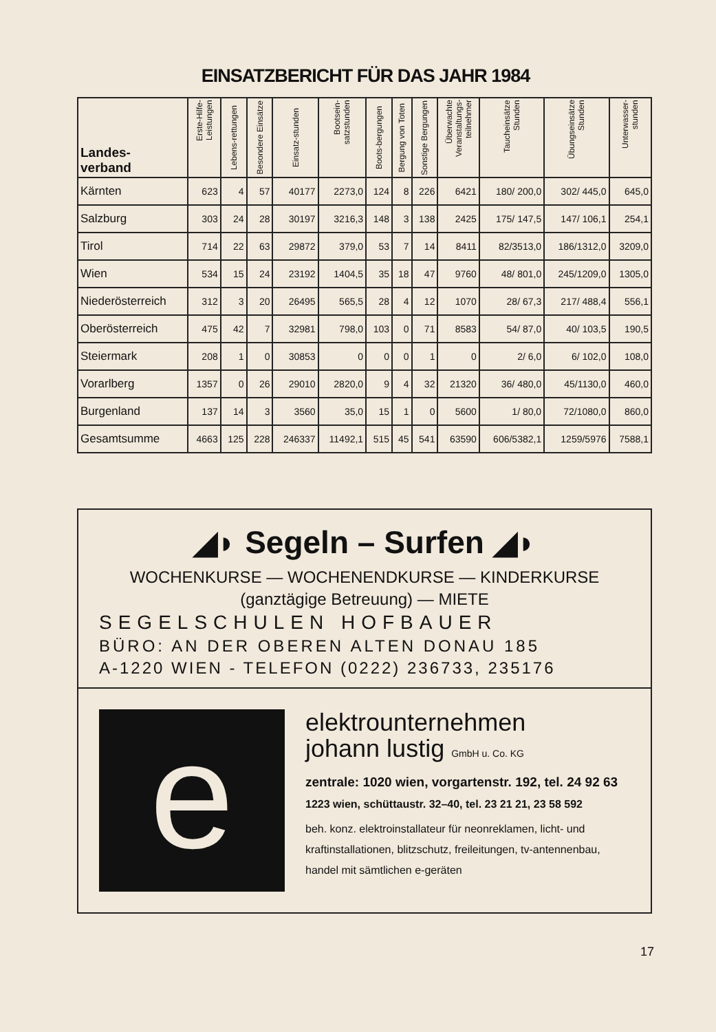EINSATZBERICHT FÜR DAS JAHR 1984
| Landes- verband | Erste-Hilfe-Leistungen | Lebens-rettungen | Besondere Einsätze | Einsatz-stunden | Bootsein-satzstunden | Boots-bergungen | Bergung von Toten | Sonstige Bergungen | Überwachte Veranstaltungs-teilnehmer | Taucheinsätze Stunden | Übungseinsätze Stunden | Unterwasser-stunden |
| --- | --- | --- | --- | --- | --- | --- | --- | --- | --- | --- | --- | --- |
| Kärnten | 623 | 4 | 57 | 40177 | 2273,0 | 124 | 8 | 226 | 6421 | 180/ 200,0 | 302/ 445,0 | 645,0 |
| Salzburg | 303 | 24 | 28 | 30197 | 3216,3 | 148 | 3 | 138 | 2425 | 175/ 147,5 | 147/ 106,1 | 254,1 |
| Tirol | 714 | 22 | 63 | 29872 | 379,0 | 53 | 7 | 14 | 8411 | 82/3513,0 | 186/1312,0 | 3209,0 |
| Wien | 534 | 15 | 24 | 23192 | 1404,5 | 35 | 18 | 47 | 9760 | 48/ 801,0 | 245/1209,0 | 1305,0 |
| Niederösterreich | 312 | 3 | 20 | 26495 | 565,5 | 28 | 4 | 12 | 1070 | 28/ 67,3 | 217/ 488,4 | 556,1 |
| Oberösterreich | 475 | 42 | 7 | 32981 | 798,0 | 103 | 0 | 71 | 8583 | 54/ 87,0 | 40/ 103,5 | 190,5 |
| Steiermark | 208 | 1 | 0 | 30853 | 0 | 0 | 0 | 1 | 0 | 2/ 6,0 | 6/ 102,0 | 108,0 |
| Vorarlberg | 1357 | 0 | 26 | 29010 | 2820,0 | 9 | 4 | 32 | 21320 | 36/ 480,0 | 45/1130,0 | 460,0 |
| Burgenland | 137 | 14 | 3 | 3560 | 35,0 | 15 | 1 | 0 | 5600 | 1/ 80,0 | 72/1080,0 | 860,0 |
| Gesamtsumme | 4663 | 125 | 228 | 246337 | 11492,1 | 515 | 45 | 541 | 63590 | 606/5382,1 | 1259/5976 | 7588,1 |
◢◗ Segeln – Surfen ◢◗
WOCHENKURSE — WOCHENENDKURSE — KINDERKURSE
(ganztägige Betreuung) — MIETE
SEGELSCHULEN HOFBAUER
BÜRO: AN DER OBEREN ALTEN DONAU 185
A-1220 WIEN - TELEFON (0222) 236733, 235176
e
elektrounternehmen
johann lustig GmbH u. Co. KG
zentrale: 1020 wien, vorgartenstr. 192, tel. 24 92 63
1223 wien, schüttaustr. 32–40, tel. 23 21 21, 23 58 592
beh. konz. elektroinstallateur für neonreklamen, licht- und kraftinstallationen, blitzschutz, freileitungen, tv-antennenbau, handel mit sämtlichen e-geräten
17